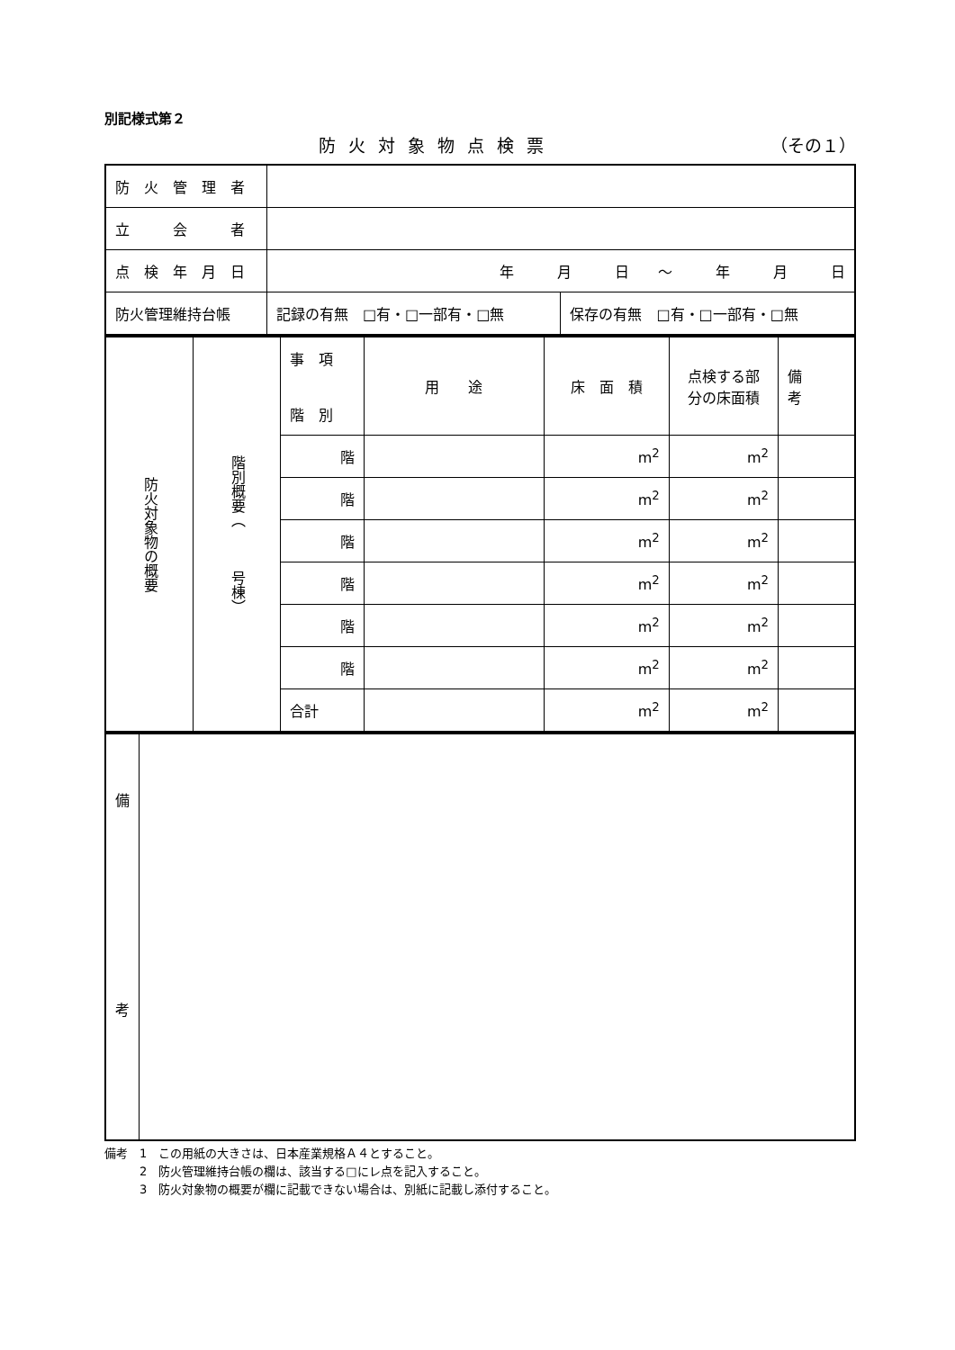別記様式第２
防火対象物点検票 （その１）
| 防 火 管 理 者 | | |
| 立 会 者 | | |
| 点 検 年 月 日 | 年 月 日 ～ 年 月 日 | |
| 防火管理維持台帳 | 記録の有無 □有・□一部有・□無 | 保存の有無 □有・□一部有・□無 |
| 防火対象物の概要 | 階別概要（ 号棟） | 事 項 階 別 | 用 途 | 床 面 積 | 点検する部 分の床面積 | 備 考 |
| | | 階 | | m<sup>2</sup> | m<sup>2</sup> | |
| | | 階 | | m<sup>2</sup> | m<sup>2</sup> | |
| | | 階 | | m<sup>2</sup> | m<sup>2</sup> | |
| | | 階 | | m<sup>2</sup> | m<sup>2</sup> | |
| | | 階 | | m<sup>2</sup> | m<sup>2</sup> | |
| | | 階 | | m<sup>2</sup> | m<sup>2</sup> | |
| | | 合計 | | m<sup>2</sup> | m<sup>2</sup> | |
| 備 考 | |
備考　1　この用紙の大きさは、日本産業規格Ａ４とすること。
　　　2　防火管理維持台帳の欄は、該当する□にレ点を記入すること。
　　　3　防火対象物の概要が欄に記載できない場合は、別紙に記載し添付すること。